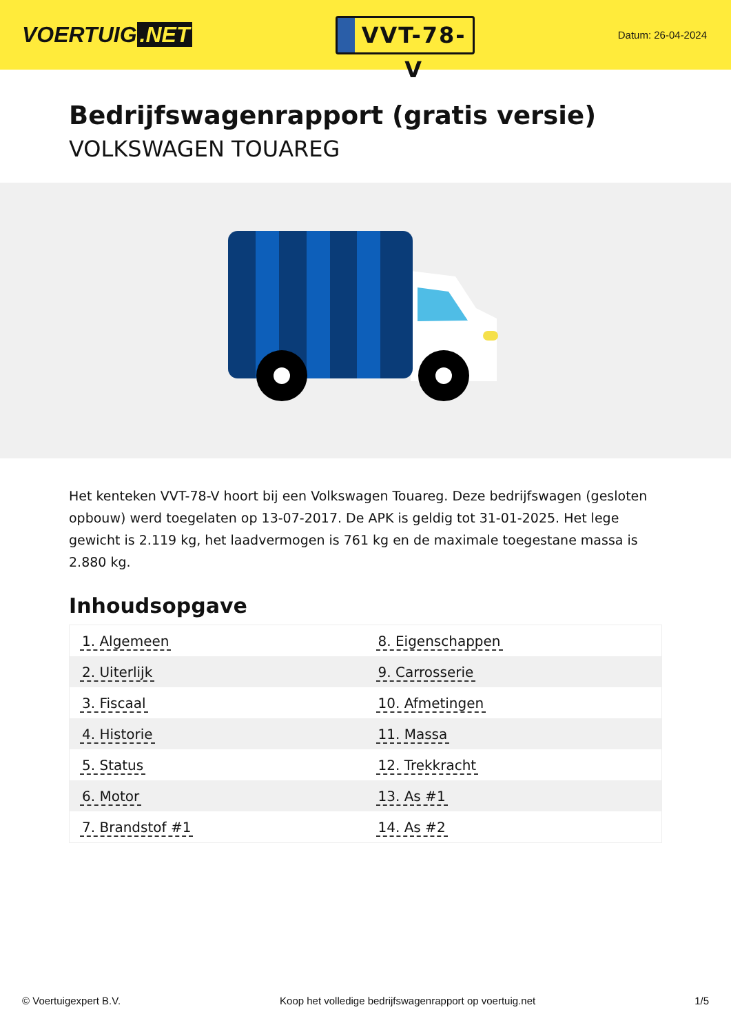VOERTUIG.NET
VVT-78-V
Datum: 26-04-2024
Bedrijfswagenrapport (gratis versie)
VOLKSWAGEN TOUAREG
Het kenteken VVT-78-V hoort bij een Volkswagen Touareg. Deze bedrijfswagen (gesloten opbouw) werd toegelaten op 13-07-2017. De APK is geldig tot 31-01-2025. Het lege gewicht is 2.119 kg, het laadvermogen is 761 kg en de maximale toegestane massa is 2.880 kg.
Inhoudsopgave
| 1. Algemeen | 8. Eigenschappen |
| 2. Uiterlijk | 9. Carrosserie |
| 3. Fiscaal | 10. Afmetingen |
| 4. Historie | 11. Massa |
| 5. Status | 12. Trekkracht |
| 6. Motor | 13. As #1 |
| 7. Brandstof #1 | 14. As #2 |
© Voertuigexpert B.V. Koop het volledige bedrijfswagenrapport op voertuig.net 1/5